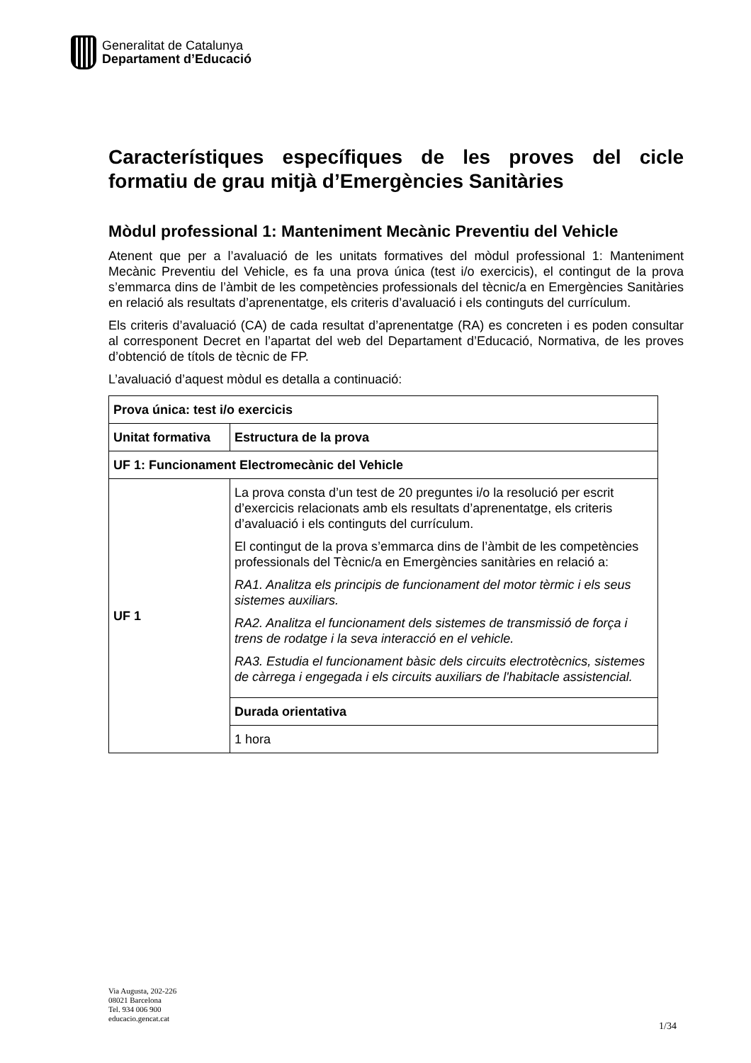Generalitat de Catalunya
Departament d’Educació
Característiques específiques de les proves del cicle formatiu de grau mitjà d’Emergències Sanitàries
Mòdul professional 1: Manteniment Mecànic Preventiu del Vehicle
Atenent que per a l’avaluació de les unitats formatives del mòdul professional 1: Manteniment Mecànic Preventiu del Vehicle, es fa una prova única (test i/o exercicis), el contingut de la prova s’emmarca dins de l’àmbit de les competències professionals del tècnic/a en Emergències Sanitàries en relació als resultats d’aprenentatge, els criteris d’avaluació i els continguts del currículum.
Els criteris d’avaluació (CA) de cada resultat d’aprenentatge (RA) es concreten i es poden consultar al corresponent Decret en l’apartat del web del Departament d’Educació, Normativa, de les proves d’obtenció de títols de tècnic de FP.
L’avaluació d’aquest mòdul es detalla a continuació:
| Prova única: test i/o exercicis | |
| --- | --- |
| Unitat formativa | Estructura de la prova |
| UF 1: Funcionament Electromecànic del Vehicle | |
| UF 1 | La prova consta d’un test de 20 preguntes i/o la resolució per escrit d’exercicis relacionats amb els resultats d’aprenentatge, els criteris d’avaluació i els continguts del currículum. El contingut de la prova s’emmarca dins de l’àmbit de les competències professionals del Tècnic/a en Emergències sanitàries en relació a: RA1. Analitza els principis de funcionament del motor tèrmic i els seus sistemes auxiliars. RA2. Analitza el funcionament dels sistemes de transmissió de força i trens de rodatge i la seva interacció en el vehicle. RA3. Estudia el funcionament bàsic dels circuits electrotècnics, sistemes de càrrega i engegada i els circuits auxiliars de l'habitacle assistencial. |
| | Durada orientativa |
| | 1 hora |
Via Augusta, 202-226
08021 Barcelona
Tel. 934 006 900
educacio.gencat.cat
1/34